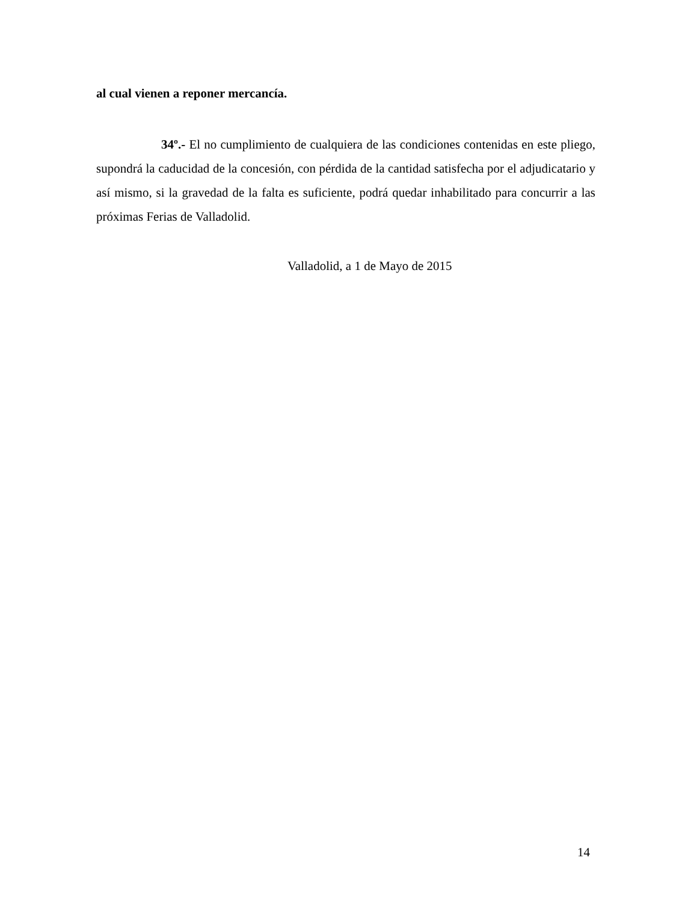al cual vienen a reponer mercancía.
34º.- El no cumplimiento de cualquiera de las condiciones contenidas en este pliego, supondrá la caducidad de la concesión, con pérdida de la cantidad satisfecha por el adjudicatario y así mismo, si la gravedad de la falta es suficiente, podrá quedar inhabilitado para concurrir a las próximas Ferias de Valladolid.
Valladolid, a 1 de Mayo de 2015
14